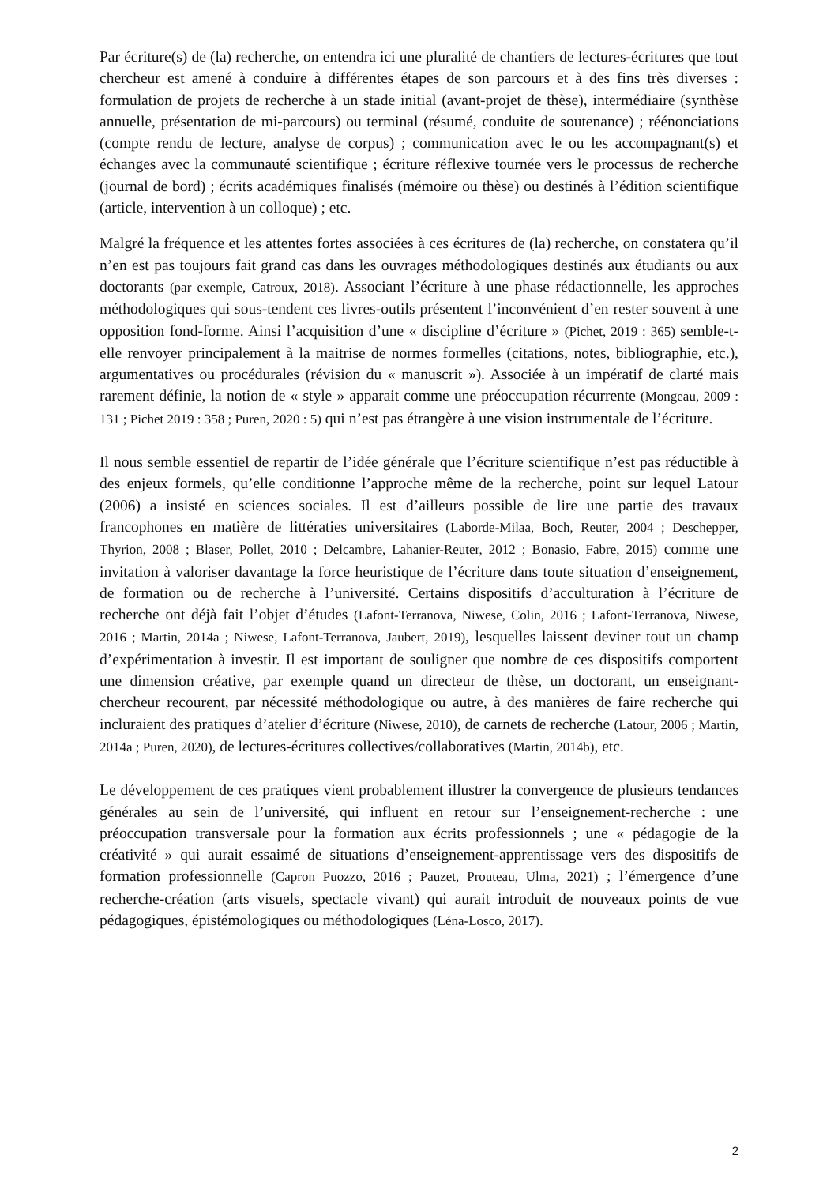Par écriture(s) de (la) recherche, on entendra ici une pluralité de chantiers de lectures-écritures que tout chercheur est amené à conduire à différentes étapes de son parcours et à des fins très diverses : formulation de projets de recherche à un stade initial (avant-projet de thèse), intermédiaire (synthèse annuelle, présentation de mi-parcours) ou terminal (résumé, conduite de soutenance) ; réénonciations (compte rendu de lecture, analyse de corpus) ; communication avec le ou les accompagnant(s) et échanges avec la communauté scientifique ; écriture réflexive tournée vers le processus de recherche (journal de bord) ; écrits académiques finalisés (mémoire ou thèse) ou destinés à l’édition scientifique (article, intervention à un colloque) ; etc.
Malgré la fréquence et les attentes fortes associées à ces écritures de (la) recherche, on constatera qu’il n’en est pas toujours fait grand cas dans les ouvrages méthodologiques destinés aux étudiants ou aux doctorants (par exemple, Catroux, 2018). Associant l’écriture à une phase rédactionnelle, les approches méthodologiques qui sous-tendent ces livres-outils présentent l’inconvénient d’en rester souvent à une opposition fond-forme. Ainsi l’acquisition d’une « discipline d’écriture » (Pichet, 2019 : 365) semble-t-elle renvoyer principalement à la maitrise de normes formelles (citations, notes, bibliographie, etc.), argumentatives ou procédurales (révision du « manuscrit »). Associée à un impératif de clarté mais rarement définie, la notion de « style » apparait comme une préoccupation récurrente (Mongeau, 2009 : 131 ; Pichet 2019 : 358 ; Puren, 2020 : 5) qui n’est pas étrangère à une vision instrumentale de l’écriture.
Il nous semble essentiel de repartir de l’idée générale que l’écriture scientifique n’est pas réductible à des enjeux formels, qu’elle conditionne l’approche même de la recherche, point sur lequel Latour (2006) a insisté en sciences sociales. Il est d’ailleurs possible de lire une partie des travaux francophones en matière de littératies universitaires (Laborde-Milaa, Boch, Reuter, 2004 ; Deschepper, Thyrion, 2008 ; Blaser, Pollet, 2010 ; Delcambre, Lahanier-Reuter, 2012 ; Bonasio, Fabre, 2015) comme une invitation à valoriser davantage la force heuristique de l’écriture dans toute situation d’enseignement, de formation ou de recherche à l’université. Certains dispositifs d’acculturation à l’écriture de recherche ont déjà fait l’objet d’études (Lafont-Terranova, Niwese, Colin, 2016 ; Lafont-Terranova, Niwese, 2016 ; Martin, 2014a ; Niwese, Lafont-Terranova, Jaubert, 2019), lesquelles laissent deviner tout un champ d’expérimentation à investir. Il est important de souligner que nombre de ces dispositifs comportent une dimension créative, par exemple quand un directeur de thèse, un doctorant, un enseignant-chercheur recourent, par nécessité méthodologique ou autre, à des manières de faire recherche qui incluraient des pratiques d’atelier d’écriture (Niwese, 2010), de carnets de recherche (Latour, 2006 ; Martin, 2014a ; Puren, 2020), de lectures-écritures collectives/collaboratives (Martin, 2014b), etc.
Le développement de ces pratiques vient probablement illustrer la convergence de plusieurs tendances générales au sein de l’université, qui influent en retour sur l’enseignement-recherche : une préoccupation transversale pour la formation aux écrits professionnels ; une « pédagogie de la créativité » qui aurait essaimé de situations d’enseignement-apprentissage vers des dispositifs de formation professionnelle (Capron Puozzo, 2016 ; Pauzet, Prouteau, Ulma, 2021) ; l’émergence d’une recherche-création (arts visuels, spectacle vivant) qui aurait introduit de nouveaux points de vue pédagogiques, épistémologiques ou méthodologiques (Léna-Losco, 2017).
2